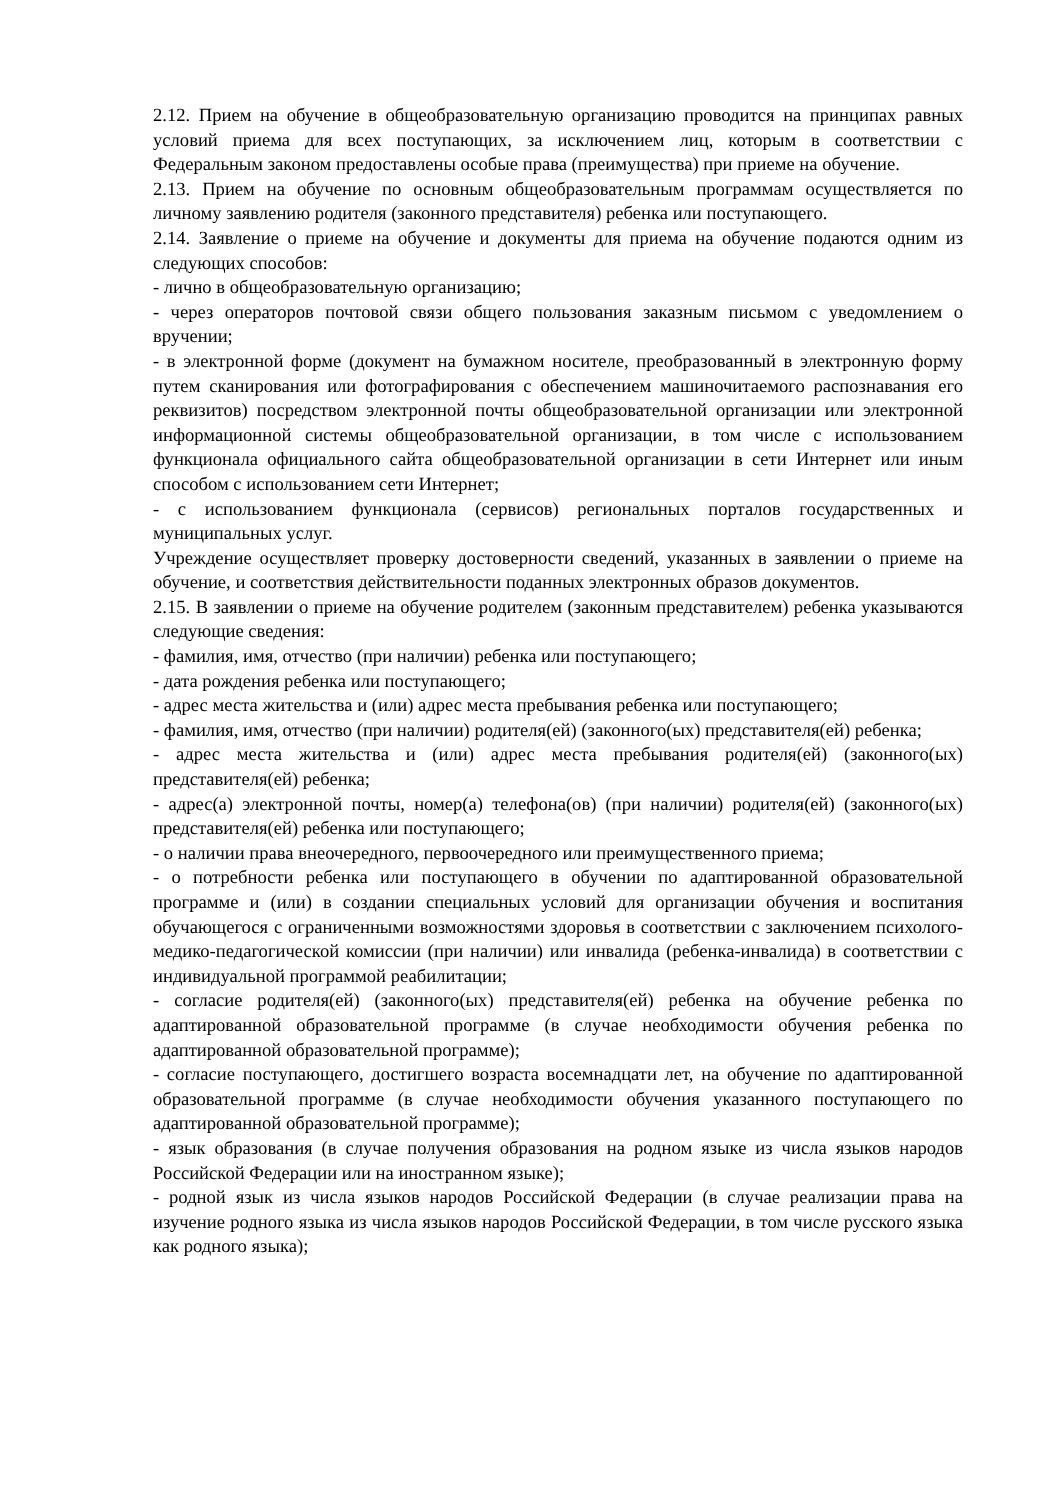2.12. Прием на обучение в общеобразовательную организацию проводится на принципах равных условий приема для всех поступающих, за исключением лиц, которым в соответствии с Федеральным законом предоставлены особые права (преимущества) при приеме на обучение.
2.13. Прием на обучение по основным общеобразовательным программам осуществляется по личному заявлению родителя (законного представителя) ребенка или поступающего.
2.14. Заявление о приеме на обучение и документы для приема на обучение подаются одним из следующих способов:
- лично в общеобразовательную организацию;
- через операторов почтовой связи общего пользования заказным письмом с уведомлением о вручении;
- в электронной форме (документ на бумажном носителе, преобразованный в электронную форму путем сканирования или фотографирования с обеспечением машиночитаемого распознавания его реквизитов) посредством электронной почты общеобразовательной организации или электронной информационной системы общеобразовательной организации, в том числе с использованием функционала официального сайта общеобразовательной организации в сети Интернет или иным способом с использованием сети Интернет;
- с использованием функционала (сервисов) региональных порталов государственных и муниципальных услуг.
Учреждение осуществляет проверку достоверности сведений, указанных в заявлении о приеме на обучение, и соответствия действительности поданных электронных образов документов.
2.15. В заявлении о приеме на обучение родителем (законным представителем) ребенка указываются следующие сведения:
- фамилия, имя, отчество (при наличии) ребенка или поступающего;
- дата рождения ребенка или поступающего;
- адрес места жительства и (или) адрес места пребывания ребенка или поступающего;
- фамилия, имя, отчество (при наличии) родителя(ей) (законного(ых) представителя(ей) ребенка;
- адрес места жительства и (или) адрес места пребывания родителя(ей) (законного(ых) представителя(ей) ребенка;
- адрес(а) электронной почты, номер(а) телефона(ов) (при наличии) родителя(ей) (законного(ых) представителя(ей) ребенка или поступающего;
- о наличии права внеочередного, первоочередного или преимущественного приема;
- о потребности ребенка или поступающего в обучении по адаптированной образовательной программе и (или) в создании специальных условий для организации обучения и воспитания обучающегося с ограниченными возможностями здоровья в соответствии с заключением психолого-медико-педагогической комиссии (при наличии) или инвалида (ребенка-инвалида) в соответствии с индивидуальной программой реабилитации;
- согласие родителя(ей) (законного(ых) представителя(ей) ребенка на обучение ребенка по адаптированной образовательной программе (в случае необходимости обучения ребенка по адаптированной образовательной программе);
- согласие поступающего, достигшего возраста восемнадцати лет, на обучение по адаптированной образовательной программе (в случае необходимости обучения указанного поступающего по адаптированной образовательной программе);
- язык образования (в случае получения образования на родном языке из числа языков народов Российской Федерации или на иностранном языке);
- родной язык из числа языков народов Российской Федерации (в случае реализации права на изучение родного языка из числа языков народов Российской Федерации, в том числе русского языка как родного языка);